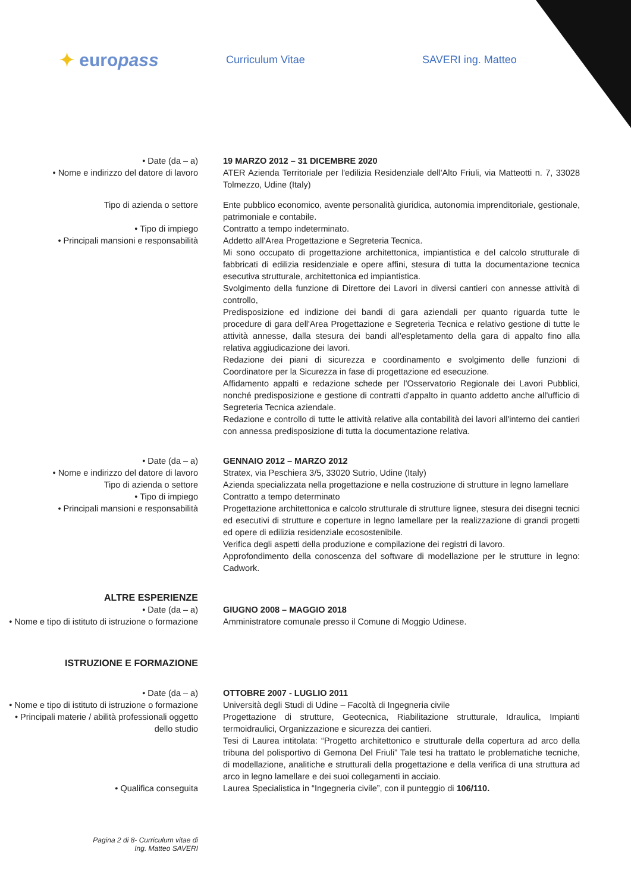✦ europass
Curriculum Vitae SAVERI ing. Matteo
• Date (da – a) 19 MARZO 2012 – 31 DICEMBRE 2020
• Nome e indirizzo del datore di lavoro
ATER Azienda Territoriale per l'edilizia Residenziale dell'Alto Friuli, via Matteotti n. 7, 33028 Tolmezzo, Udine (Italy)
Tipo di azienda o settore Ente pubblico economico, avente personalità giuridica, autonomia imprenditoriale, gestionale, patrimoniale e contabile.
• Tipo di impiego Contratto a tempo indeterminato.
• Principali mansioni e responsabilità Addetto all'Area Progettazione e Segreteria Tecnica.
Mi sono occupato di progettazione architettonica, impiantistica e del calcolo strutturale di fabbricati di edilizia residenziale e opere affini, stesura di tutta la documentazione tecnica esecutiva strutturale, architettonica ed impiantistica.
Svolgimento della funzione di Direttore dei Lavori in diversi cantieri con annesse attività di controllo,
Predisposizione ed indizione dei bandi di gara aziendali per quanto riguarda tutte le procedure di gara dell'Area Progettazione e Segreteria Tecnica e relativo gestione di tutte le attività annesse, dalla stesura dei bandi all'espletamento della gara di appalto fino alla relativa aggiudicazione dei lavori.
Redazione dei piani di sicurezza e coordinamento e svolgimento delle funzioni di Coordinatore per la Sicurezza in fase di progettazione ed esecuzione.
Affidamento appalti e redazione schede per l'Osservatorio Regionale dei Lavori Pubblici, nonché predisposizione e gestione di contratti d'appalto in quanto addetto anche all'ufficio di Segreteria Tecnica aziendale.
Redazione e controllo di tutte le attività relative alla contabilità dei lavori all'interno dei cantieri con annessa predisposizione di tutta la documentazione relativa.
• Date (da – a) GENNAIO 2012 – MARZO 2012
• Nome e indirizzo del datore di lavoro
Stratex, via Peschiera 3/5, 33020 Sutrio, Udine (Italy)
Tipo di azienda o settore Azienda specializzata nella progettazione e nella costruzione di strutture in legno lamellare
• Tipo di impiego Contratto a tempo determinato
• Principali mansioni e responsabilità Progettazione architettonica e calcolo strutturale di strutture lignee, stesura dei disegni tecnici ed esecutivi di strutture e coperture in legno lamellare per la realizzazione di grandi progetti ed opere di edilizia residenziale ecosostenibile.
Verifica degli aspetti della produzione e compilazione dei registri di lavoro.
Approfondimento della conoscenza del software di modellazione per le strutture in legno: Cadwork.
ALTRE ESPERIENZE
• Date (da – a)
• Nome e tipo di istituto di istruzione o formazione
GIUGNO 2008 – MAGGIO 2018
Amministratore comunale presso il Comune di Moggio Udinese.
ISTRUZIONE E FORMAZIONE
• Date (da – a) OTTOBRE 2007 - LUGLIO 2011
• Nome e tipo di istituto di istruzione o formazione
Università degli Studi di Udine – Facoltà di Ingegneria civile
• Principali materie / abilità professionali oggetto dello studio
Progettazione di strutture, Geotecnica, Riabilitazione strutturale, Idraulica, Impianti termoidraulici, Organizzazione e sicurezza dei cantieri.
Tesi di Laurea intitolata: “Progetto architettonico e strutturale della copertura ad arco della tribuna del polisportivo di Gemona Del Friuli” Tale tesi ha trattato le problematiche tecniche, di modellazione, analitiche e strutturali della progettazione e della verifica di una struttura ad arco in legno lamellare e dei suoi collegamenti in acciaio.
• Qualifica conseguita Laurea Specialistica in “Ingegneria civile”, con il punteggio di 106/110.
Pagina 2 di 8- Curriculum vitae di
Ing. Matteo SAVERI